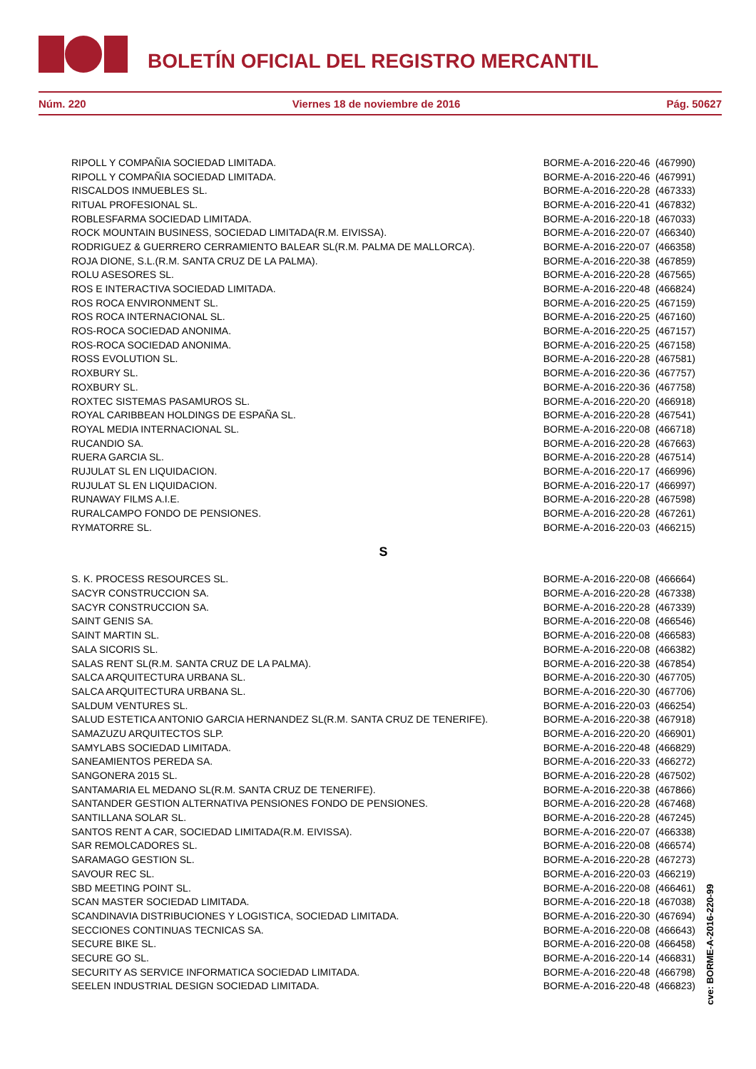BOLETÍN OFICIAL DEL REGISTRO MERCANTIL
Núm. 220 Viernes 18 de noviembre de 2016 Pág. 50627
| RIPOLL Y COMPAÑIA SOCIEDAD LIMITADA. | BORME-A-2016-220-46 (467990) |
| RIPOLL Y COMPAÑIA SOCIEDAD LIMITADA. | BORME-A-2016-220-46 (467991) |
| RISCALDOS INMUEBLES SL. | BORME-A-2016-220-28 (467333) |
| RITUAL PROFESIONAL SL. | BORME-A-2016-220-41 (467832) |
| ROBLESFARMA SOCIEDAD LIMITADA. | BORME-A-2016-220-18 (467033) |
| ROCK MOUNTAIN BUSINESS, SOCIEDAD LIMITADA(R.M. EIVISSA). | BORME-A-2016-220-07 (466340) |
| RODRIGUEZ & GUERRERO CERRAMIENTO BALEAR SL(R.M. PALMA DE MALLORCA). | BORME-A-2016-220-07 (466358) |
| ROJA DIONE, S.L.(R.M. SANTA CRUZ DE LA PALMA). | BORME-A-2016-220-38 (467859) |
| ROLU ASESORES SL. | BORME-A-2016-220-28 (467565) |
| ROS E INTERACTIVA SOCIEDAD LIMITADA. | BORME-A-2016-220-48 (466824) |
| ROS ROCA ENVIRONMENT SL. | BORME-A-2016-220-25 (467159) |
| ROS ROCA INTERNACIONAL SL. | BORME-A-2016-220-25 (467160) |
| ROS-ROCA SOCIEDAD ANONIMA. | BORME-A-2016-220-25 (467157) |
| ROS-ROCA SOCIEDAD ANONIMA. | BORME-A-2016-220-25 (467158) |
| ROSS EVOLUTION SL. | BORME-A-2016-220-28 (467581) |
| ROXBURY SL. | BORME-A-2016-220-36 (467757) |
| ROXBURY SL. | BORME-A-2016-220-36 (467758) |
| ROXTEC SISTEMAS PASAMUROS SL. | BORME-A-2016-220-20 (466918) |
| ROYAL CARIBBEAN HOLDINGS DE ESPAÑA SL. | BORME-A-2016-220-28 (467541) |
| ROYAL MEDIA INTERNACIONAL SL. | BORME-A-2016-220-08 (466718) |
| RUCANDIO SA. | BORME-A-2016-220-28 (467663) |
| RUERA GARCIA SL. | BORME-A-2016-220-28 (467514) |
| RUJULAT SL EN LIQUIDACION. | BORME-A-2016-220-17 (466996) |
| RUJULAT SL EN LIQUIDACION. | BORME-A-2016-220-17 (466997) |
| RUNAWAY FILMS A.I.E. | BORME-A-2016-220-28 (467598) |
| RURALCAMPO FONDO DE PENSIONES. | BORME-A-2016-220-28 (467261) |
| RYMATORRE SL. | BORME-A-2016-220-03 (466215) |
S
| S. K. PROCESS RESOURCES SL. | BORME-A-2016-220-08 (466664) |
| SACYR CONSTRUCCION SA. | BORME-A-2016-220-28 (467338) |
| SACYR CONSTRUCCION SA. | BORME-A-2016-220-28 (467339) |
| SAINT GENIS SA. | BORME-A-2016-220-08 (466546) |
| SAINT MARTIN SL. | BORME-A-2016-220-08 (466583) |
| SALA SICORIS SL. | BORME-A-2016-220-08 (466382) |
| SALAS RENT SL(R.M. SANTA CRUZ DE LA PALMA). | BORME-A-2016-220-38 (467854) |
| SALCA ARQUITECTURA URBANA SL. | BORME-A-2016-220-30 (467705) |
| SALCA ARQUITECTURA URBANA SL. | BORME-A-2016-220-30 (467706) |
| SALDUM VENTURES SL. | BORME-A-2016-220-03 (466254) |
| SALUD ESTETICA ANTONIO GARCIA HERNANDEZ SL(R.M. SANTA CRUZ DE TENERIFE). | BORME-A-2016-220-38 (467918) |
| SAMAZUZU ARQUITECTOS SLP. | BORME-A-2016-220-20 (466901) |
| SAMYLABS SOCIEDAD LIMITADA. | BORME-A-2016-220-48 (466829) |
| SANEAMIENTOS PEREDA SA. | BORME-A-2016-220-33 (466272) |
| SANGONERA 2015 SL. | BORME-A-2016-220-28 (467502) |
| SANTAMARIA EL MEDANO SL(R.M. SANTA CRUZ DE TENERIFE). | BORME-A-2016-220-38 (467866) |
| SANTANDER GESTION ALTERNATIVA PENSIONES FONDO DE PENSIONES. | BORME-A-2016-220-28 (467468) |
| SANTILLANA SOLAR SL. | BORME-A-2016-220-28 (467245) |
| SANTOS RENT A CAR, SOCIEDAD LIMITADA(R.M. EIVISSA). | BORME-A-2016-220-07 (466338) |
| SAR REMOLCADORES SL. | BORME-A-2016-220-08 (466574) |
| SARAMAGO GESTION SL. | BORME-A-2016-220-28 (467273) |
| SAVOUR REC SL. | BORME-A-2016-220-03 (466219) |
| SBD MEETING POINT SL. | BORME-A-2016-220-08 (466461) |
| SCAN MASTER SOCIEDAD LIMITADA. | BORME-A-2016-220-18 (467038) |
| SCANDINAVIA DISTRIBUCIONES Y LOGISTICA, SOCIEDAD LIMITADA. | BORME-A-2016-220-30 (467694) |
| SECCIONES CONTINUAS TECNICAS SA. | BORME-A-2016-220-08 (466643) |
| SECURE BIKE SL. | BORME-A-2016-220-08 (466458) |
| SECURE GO SL. | BORME-A-2016-220-14 (466831) |
| SECURITY AS SERVICE INFORMATICA SOCIEDAD LIMITADA. | BORME-A-2016-220-48 (466798) |
| SEELEN INDUSTRIAL DESIGN SOCIEDAD LIMITADA. | BORME-A-2016-220-48 (466823) |
cve: BORME-A-2016-220-99